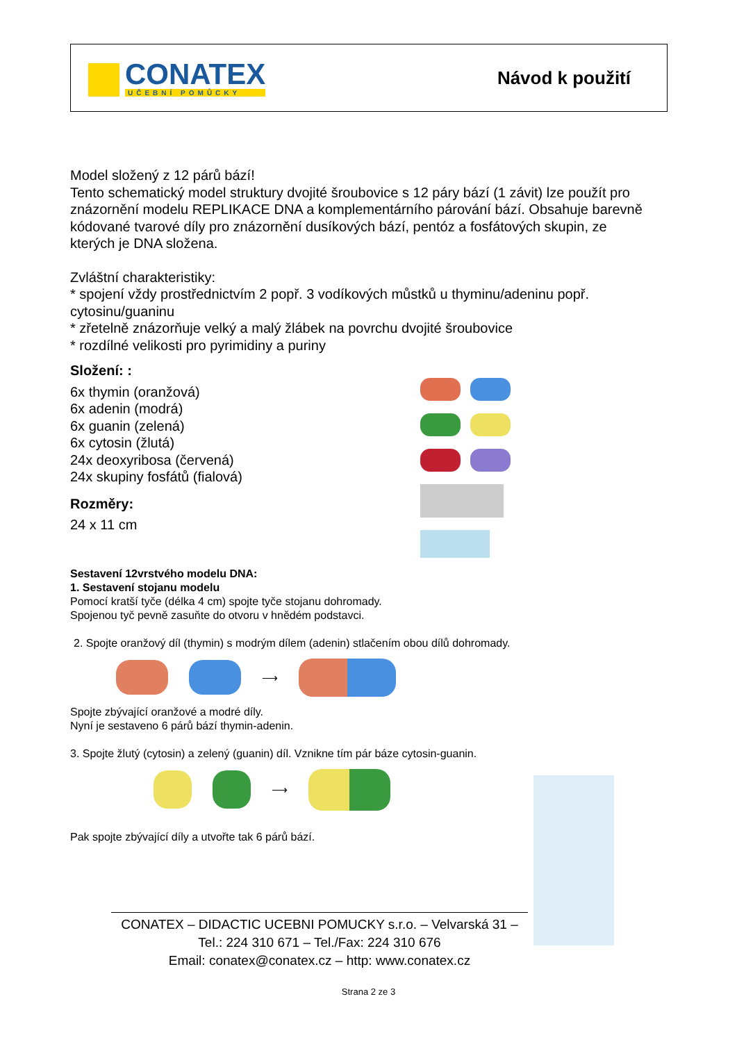CONATEX
UČEBNÍ POMŮCKY
Návod k použití
Model složený z 12 párů bází!
Tento schematický model struktury dvojité šroubovice s 12 páry bází (1 závit) lze použít pro znázornění modelu REPLIKACE DNA a komplementárního párování bází. Obsahuje barevně kódované tvarové díly pro znázornění dusíkových bází, pentóz a fosfátových skupin, ze kterých je DNA složena.
Zvláštní charakteristiky:
* spojení vždy prostřednictvím 2 popř. 3 vodíkových můstků u thyminu/adeninu popř. cytosinu/guaninu
* zřetelně znázorňuje velký a malý žlábek na povrchu dvojité šroubovice
* rozdílné velikosti pro pyrimidiny a puriny
Složení: :
6x thymin (oranžová)
6x adenin (modrá)
6x guanin (zelená)
6x cytosin (žlutá)
24x deoxyribosa (červená)
24x skupiny fosfátů (fialová)
Rozměry:
24 x 11 cm
Sestavení 12vrstvého modelu DNA:
1. Sestavení stojanu modelu
Pomocí kratší tyče (délka 4 cm) spojte tyče stojanu dohromady.
Spojenou tyč pevně zasuňte do otvoru v hnědém podstavci.
2. Spojte oranžový díl (thymin) s modrým dílem (adenin) stlačením obou dílů dohromady.
⟶
Spojte zbývající oranžové a modré díly.
Nyní je sestaveno 6 párů bází thymin-adenin.
3. Spojte žlutý (cytosin) a zelený (guanin) díl. Vznikne tím pár báze cytosin-guanin.
⟶
Pak spojte zbývající díly a utvořte tak 6 párů bází.
CONATEX – DIDACTIC UCEBNI POMUCKY s.r.o. – Velvarská 31 –
Tel.: 224 310 671 – Tel./Fax: 224 310 676
Email: conatex@conatex.cz – http: www.conatex.cz
Strana 2 ze 3